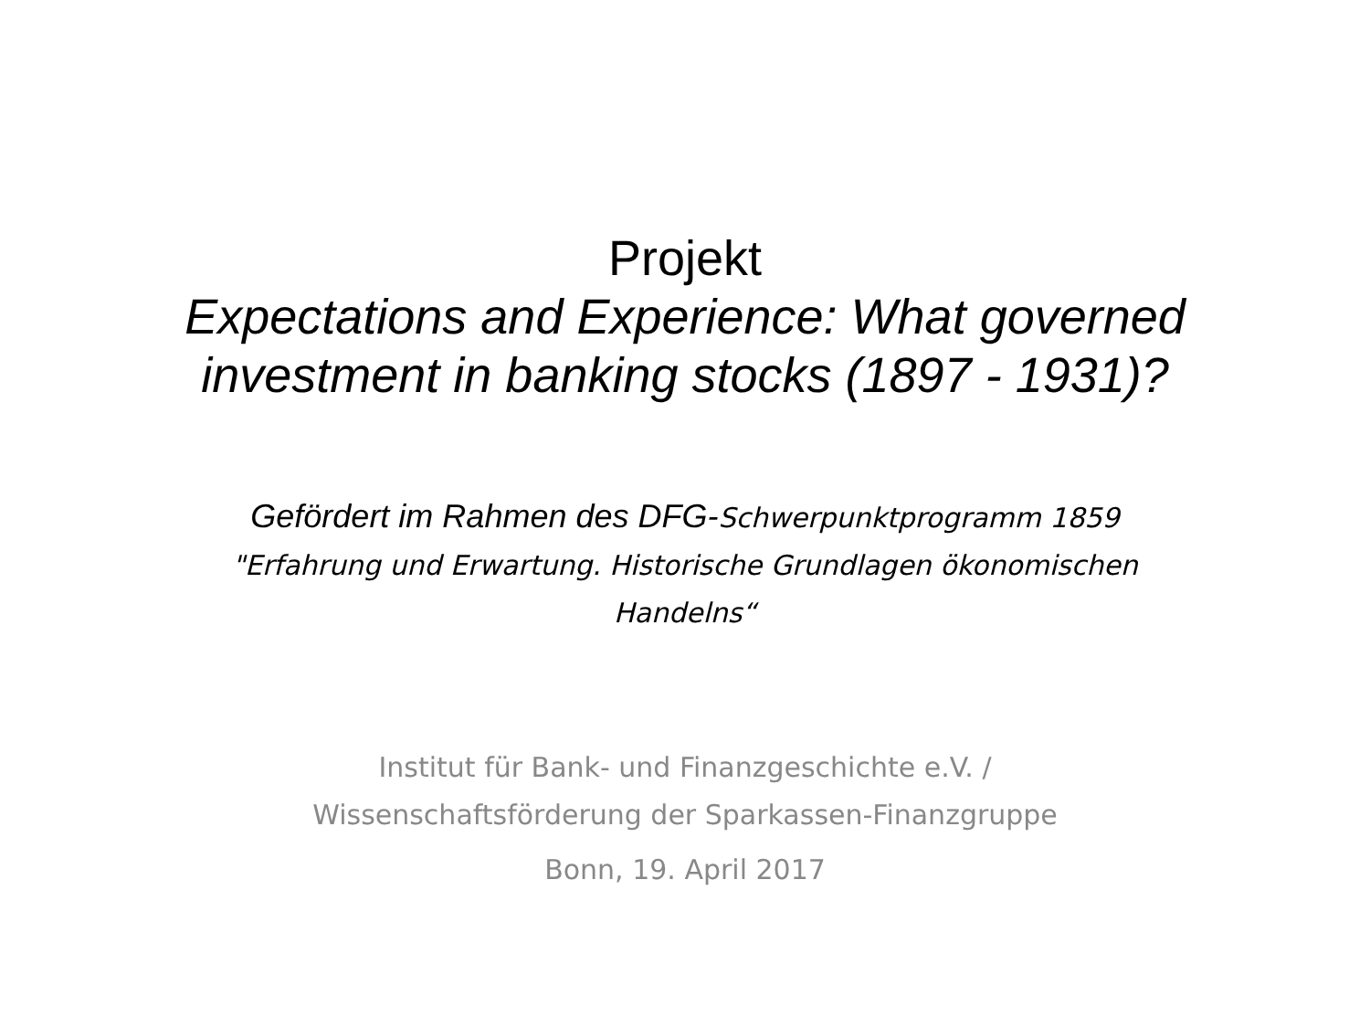Projekt
Expectations and Experience: What governed
investment in banking stocks (1897 - 1931)?
Gefördert im Rahmen des DFG-Schwerpunktprogramm 1859
"Erfahrung und Erwartung. Historische Grundlagen ökonomischen
Handelns“
Institut für Bank- und Finanzgeschichte e.V. /
Wissenschaftsförderung der Sparkassen-Finanzgruppe
Bonn, 19. April 2017